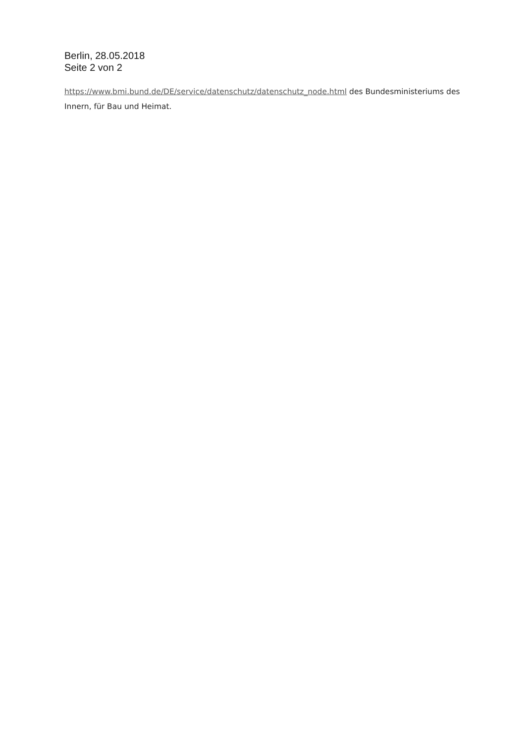Berlin, 28.05.2018
Seite 2 von 2
https://www.bmi.bund.de/DE/service/datenschutz/datenschutz_node.html des Bundesministeriums des Innern, für Bau und Heimat.